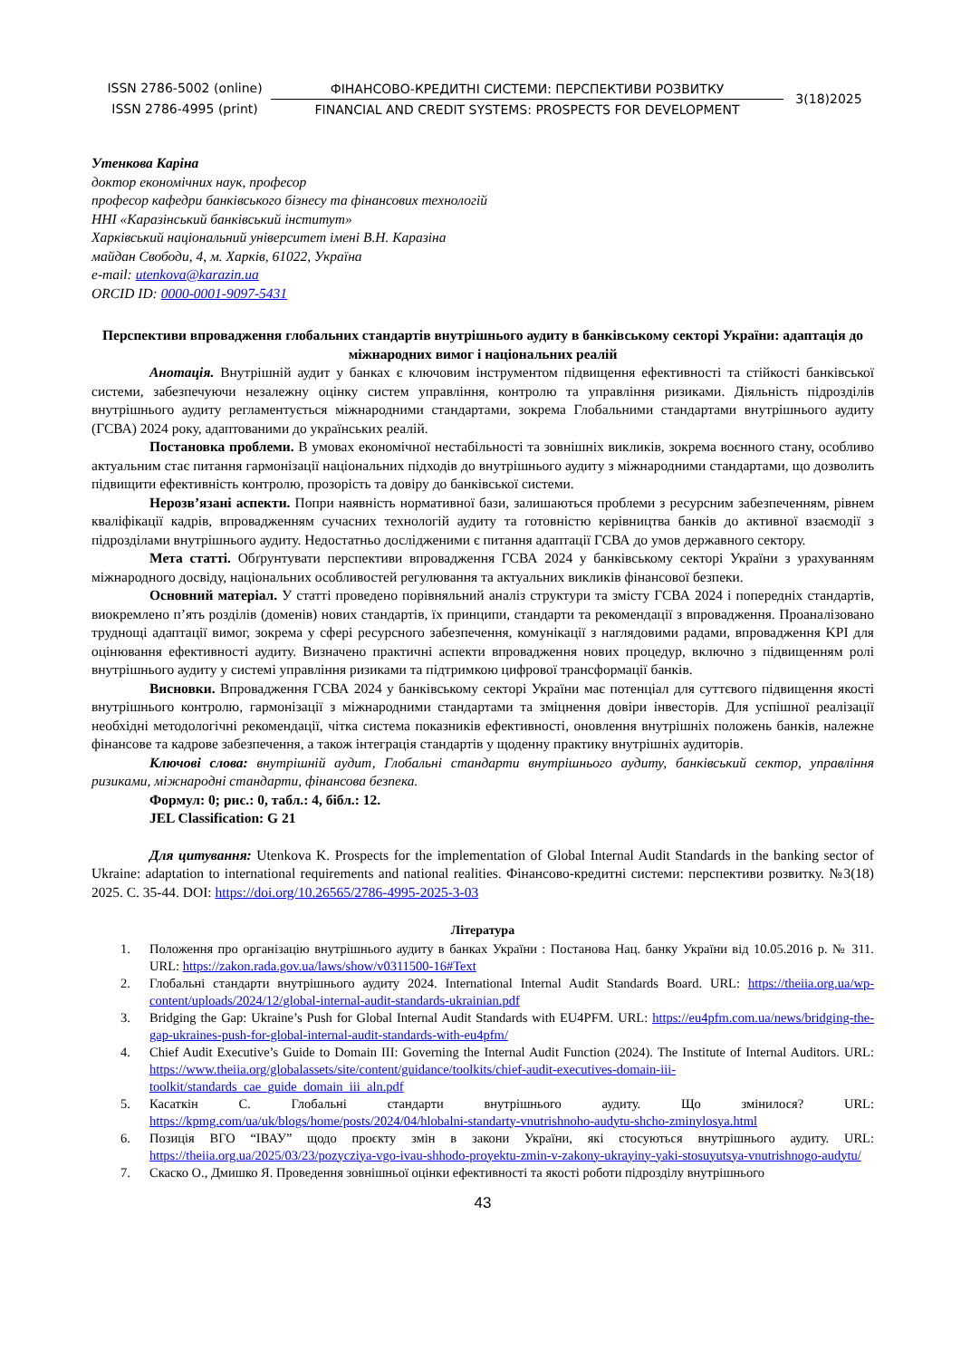ISSN 2786-5002 (online)
ISSN 2786-4995 (print)
ФІНАНСОВО-КРЕДИТНІ СИСТЕМИ: ПЕРСПЕКТИВИ РОЗВИТКУ
FINANCIAL AND CREDIT SYSTEMS: PROSPECTS FOR DEVELOPMENT
3(18)2025
Утенкова Каріна
доктор економічних наук, професор
професор кафедри банківського бізнесу та фінансових технологій
ННІ «Каразінський банківський інститут»
Харківський національний університет імені В.Н. Каразіна
майдан Свободи, 4, м. Харків, 61022, Україна
e-mail: utenkova@karazin.ua
ORCID ID: 0000-0001-9097-5431
Перспективи впровадження глобальних стандартів внутрішнього аудиту в банківському секторі України: адаптація до міжнародних вимог і національних реалій
Анотація. Внутрішній аудит у банках є ключовим інструментом підвищення ефективності та стійкості банківської системи, забезпечуючи незалежну оцінку систем управління, контролю та управління ризиками. Діяльність підрозділів внутрішнього аудиту регламентується міжнародними стандартами, зокрема Глобальними стандартами внутрішнього аудиту (ГСВА) 2024 року, адаптованими до українських реалій.
Постановка проблеми. В умовах економічної нестабільності та зовнішніх викликів, зокрема воєнного стану, особливо актуальним стає питання гармонізації національних підходів до внутрішнього аудиту з міжнародними стандартами, що дозволить підвищити ефективність контролю, прозорість та довіру до банківської системи.
Нерозв’язані аспекти. Попри наявність нормативної бази, залишаються проблеми з ресурсним забезпеченням, рівнем кваліфікації кадрів, впровадженням сучасних технологій аудиту та готовністю керівництва банків до активної взаємодії з підрозділами внутрішнього аудиту. Недостатньо дослідженими є питання адаптації ГСВА до умов державного сектору.
Мета статті. Обґрунтувати перспективи впровадження ГСВА 2024 у банківському секторі України з урахуванням міжнародного досвіду, національних особливостей регулювання та актуальних викликів фінансової безпеки.
Основний матеріал. У статті проведено порівняльний аналіз структури та змісту ГСВА 2024 і попередніх стандартів, виокремлено п’ять розділів (доменів) нових стандартів, їх принципи, стандарти та рекомендації з впровадження. Проаналізовано труднощі адаптації вимог, зокрема у сфері ресурсного забезпечення, комунікації з наглядовими радами, впровадження KPI для оцінювання ефективності аудиту. Визначено практичні аспекти впровадження нових процедур, включно з підвищенням ролі внутрішнього аудиту у системі управління ризиками та підтримкою цифрової трансформації банків.
Висновки. Впровадження ГСВА 2024 у банківському секторі України має потенціал для суттєвого підвищення якості внутрішнього контролю, гармонізації з міжнародними стандартами та зміцнення довіри інвесторів. Для успішної реалізації необхідні методологічні рекомендації, чітка система показників ефективності, оновлення внутрішніх положень банків, належне фінансове та кадрове забезпечення, а також інтеграція стандартів у щоденну практику внутрішніх аудиторів.
Ключові слова: внутрішній аудит, Глобальні стандарти внутрішнього аудиту, банківський сектор, управління ризиками, міжнародні стандарти, фінансова безпека.
Формул: 0; рис.: 0, табл.: 4, бібл.: 12.
JEL Classification: G 21
Для цитування: Utenkova K. Prospects for the implementation of Global Internal Audit Standards in the banking sector of Ukraine: adaptation to international requirements and national realities. Фінансово-кредитні системи: перспективи розвитку. №3(18) 2025. С. 35-44. DOI: https://doi.org/10.26565/2786-4995-2025-3-03
Література
1. Положення про організацію внутрішнього аудиту в банках України : Постанова Нац. банку України від 10.05.2016 р. № 311. URL: https://zakon.rada.gov.ua/laws/show/v0311500-16#Text
2. Глобальні стандарти внутрішнього аудиту 2024. International Internal Audit Standards Board. URL: https://theiia.org.ua/wp-content/uploads/2024/12/global-internal-audit-standards-ukrainian.pdf
3. Bridging the Gap: Ukraine’s Push for Global Internal Audit Standards with EU4PFM. URL: https://eu4pfm.com.ua/news/bridging-the-gap-ukraines-push-for-global-internal-audit-standards-with-eu4pfm/
4. Chief Audit Executive’s Guide to Domain III: Governing the Internal Audit Function (2024). The Institute of Internal Auditors. URL: https://www.theiia.org/globalassets/site/content/guidance/toolkits/chief-audit-executives-domain-iii-toolkit/standards_cae_guide_domain_iii_aln.pdf
5. Касаткін С. Глобальні стандарти внутрішнього аудиту. Що змінилося? URL: https://kpmg.com/ua/uk/blogs/home/posts/2024/04/hlobalni-standarty-vnutrishnoho-audytu-shcho-zminylosya.html
6. Позиція ВГО “ІВАУ” щодо проєкту змін в закони України, які стосуються внутрішнього аудиту. URL: https://theiia.org.ua/2025/03/23/pozycziya-vgo-ivau-shhodo-proyektu-zmin-v-zakony-ukrayiny-yaki-stosuyutsya-vnutrishnogo-audytu/
7. Скаско О., Дмишко Я. Проведення зовнішньої оцінки ефективності та якості роботи підрозділу внутрішнього
43